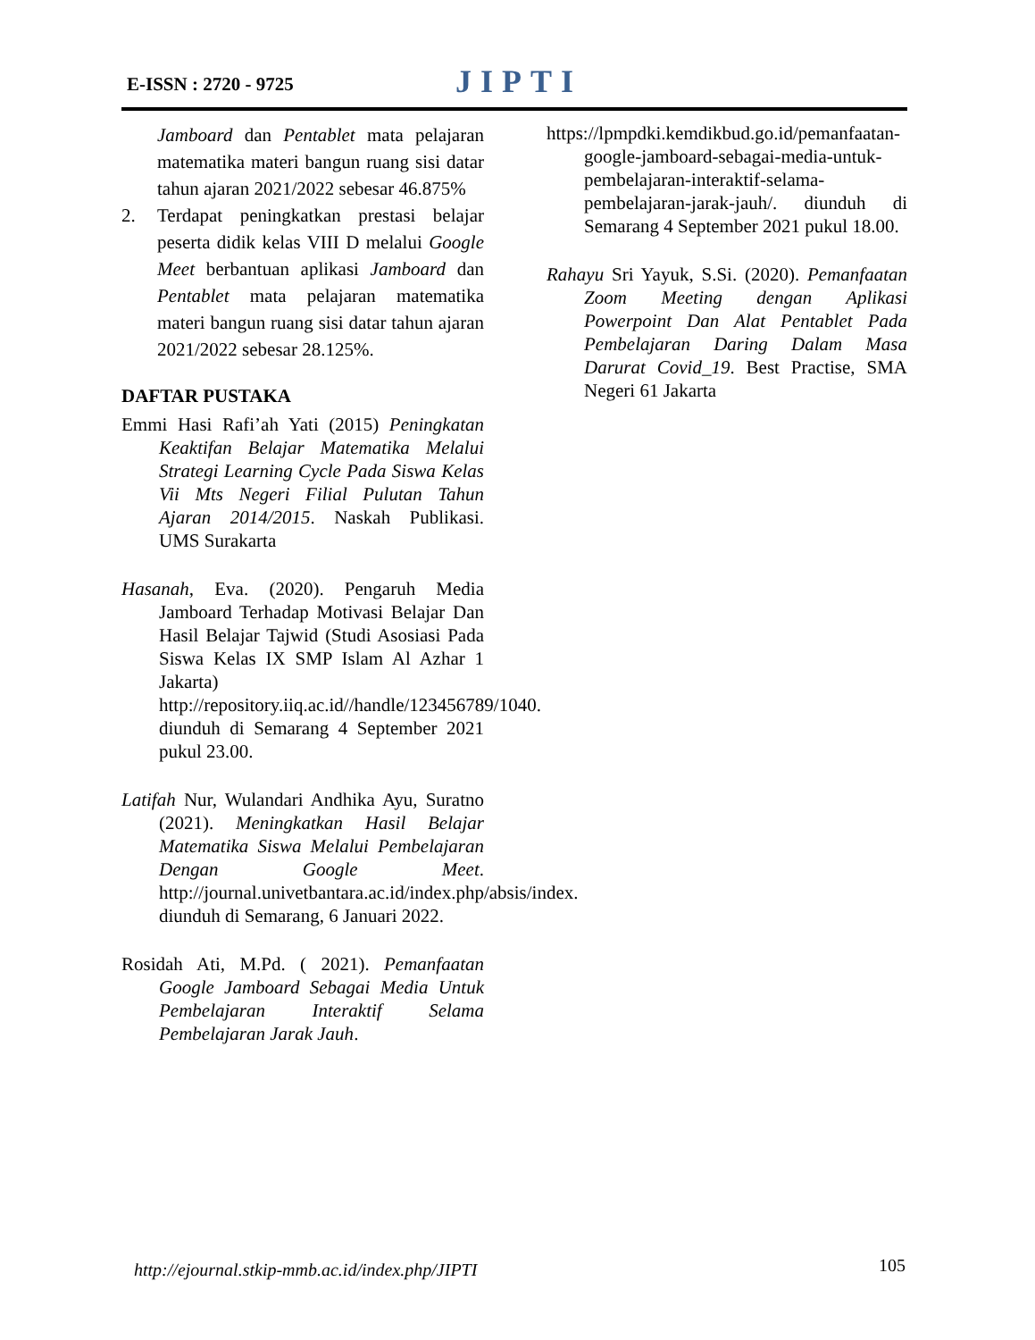E-ISSN : 2720 - 9725 JIPTI
Jamboard dan Pentablet mata pelajaran matematika materi bangun ruang sisi datar tahun ajaran 2021/2022 sebesar 46.875%
2. Terdapat peningkatkan prestasi belajar peserta didik kelas VIII D melalui Google Meet berbantuan aplikasi Jamboard dan Pentablet mata pelajaran matematika materi bangun ruang sisi datar tahun ajaran 2021/2022 sebesar 28.125%.
DAFTAR PUSTAKA
Emmi Hasi Rafi’ah Yati (2015) Peningkatan Keaktifan Belajar Matematika Melalui Strategi Learning Cycle Pada Siswa Kelas Vii Mts Negeri Filial Pulutan Tahun Ajaran 2014/2015. Naskah Publikasi. UMS Surakarta
Hasanah, Eva. (2020). Pengaruh Media Jamboard Terhadap Motivasi Belajar Dan Hasil Belajar Tajwid (Studi Asosiasi Pada Siswa Kelas IX SMP Islam Al Azhar 1 Jakarta) http://repository.iiq.ac.id//handle/123456789/1040. diunduh di Semarang 4 September 2021 pukul 23.00.
Latifah Nur, Wulandari Andhika Ayu, Suratno (2021). Meningkatkan Hasil Belajar Matematika Siswa Melalui Pembelajaran Dengan Google Meet. http://journal.univetbantara.ac.id/index.php/absis/index. diunduh di Semarang, 6 Januari 2022.
Rosidah Ati, M.Pd. ( 2021). Pemanfaatan Google Jamboard Sebagai Media Untuk Pembelajaran Interaktif Selama Pembelajaran Jarak Jauh.
https://lpmpdki.kemdikbud.go.id/pemanfaatan-google-jamboard-sebagai-media-untuk-pembelajaran-interaktif-selama-pembelajaran-jarak-jauh/. diunduh di Semarang 4 September 2021 pukul 18.00.
Rahayu Sri Yayuk, S.Si. (2020). Pemanfaatan Zoom Meeting dengan Aplikasi Powerpoint Dan Alat Pentablet Pada Pembelajaran Daring Dalam Masa Darurat Covid_19. Best Practise, SMA Negeri 61 Jakarta
http://ejournal.stkip-mmb.ac.id/index.php/JIPTI
105